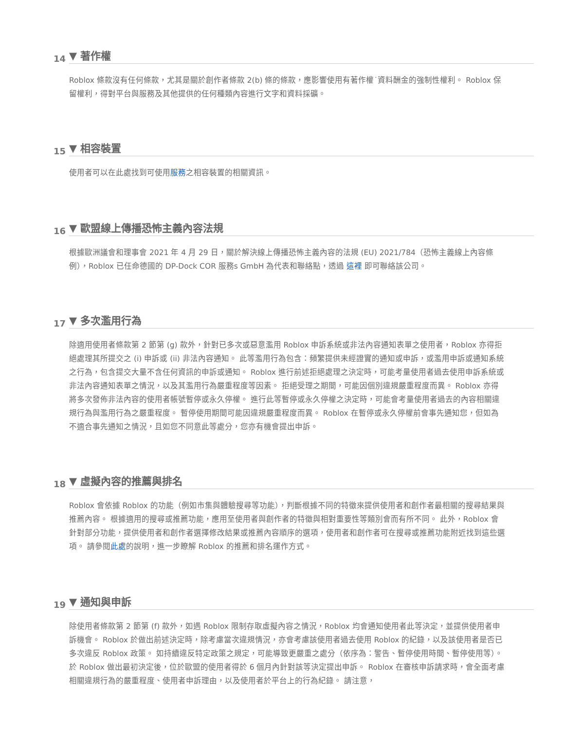14 ▼ 著作權
Roblox 條款沒有任何條款，尤其是關於創作者條款 2(b) 條的條款，應影響使用有著作權˙資料酬金的強制性權利。 Roblox 保留權利，得對平台與服務及其他提供的任何種類內容進行文字和資料採礦。
15 ▼ 相容裝置
使用者可以在此處找到可使用服務之相容裝置的相關資訊。
16 ▼ 歐盟線上傳播恐怖主義內容法規
根據歐洲議會和理事會 2021 年 4 月 29 日，關於解決線上傳播恐怖主義內容的法規 (EU) 2021/784（恐怖主義線上內容條例），Roblox 已任命德國的 DP-Dock COR 服務s GmbH 為代表和聯絡點，透過 這裡 即可聯絡該公司。
17 ▼ 多次濫用行為
除適用使用者條款第 2 節第 (g) 款外，針對已多次或惡意濫用 Roblox 申訴系統或非法內容通知表單之使用者，Roblox 亦得拒絕處理其所提交之 (i) 申訴或 (ii) 非法內容通知。 此等濫用行為包含：頻繁提供未經證實的通知或申訴，或濫用申訴或通知系統之行為，包含提交大量不含任何資訊的申訴或通知。 Roblox 進行前述拒絕處理之決定時，可能考量使用者過去使用申訴系統或非法內容通知表單之情況，以及其濫用行為嚴重程度等因素。 拒絕受理之期間，可能因個別違規嚴重程度而異。 Roblox 亦得將多次發佈非法內容的使用者帳號暫停或永久停權。 進行此等暫停或永久停權之決定時，可能會考量使用者過去的內容相關違規行為與濫用行為之嚴重程度。 暫停使用期間可能因違規嚴重程度而異。 Roblox 在暫停或永久停權前會事先通知您，但如為不適合事先通知之情況，且如您不同意此等處分，您亦有機會提出申訴。
18 ▼ 虛擬內容的推薦與排名
Roblox 會依據 Roblox 的功能（例如市集與體驗搜尋等功能），判斷根據不同的特徵來提供使用者和創作者最相關的搜尋結果與推薦內容。 根據適用的搜尋或推薦功能，應用至使用者與創作者的特徵與相對重要性等類別會而有所不同。 此外，Roblox 會針對部分功能，提供使用者和創作者選擇修改結果或推薦內容順序的選項，使用者和創作者可在搜尋或推薦功能附近找到這些選項。 請參閱此處的說明，進一步瞭解 Roblox 的推薦和排名運作方式。
19 ▼ 通知與申訴
除使用者條款第 2 節第 (f) 款外，如遇 Roblox 限制存取虛擬內容之情況，Roblox 均會通知使用者此等決定，並提供使用者申訴機會。 Roblox 於做出前述決定時，除考慮當次違規情況，亦會考慮該使用者過去使用 Roblox 的紀錄，以及該使用者是否已多次違反 Roblox 政策。 如持續違反特定政策之規定，可能導致更嚴重之處分（依序為：警告、暫停使用時間、暫停使用等）。 於 Roblox 做出最初決定後，位於歐盟的使用者得於 6 個月內針對該等決定提出申訴。 Roblox 在審核申訴請求時，會全面考慮相關違規行為的嚴重程度、使用者申訴理由，以及使用者於平台上的行為紀錄。 請注意，